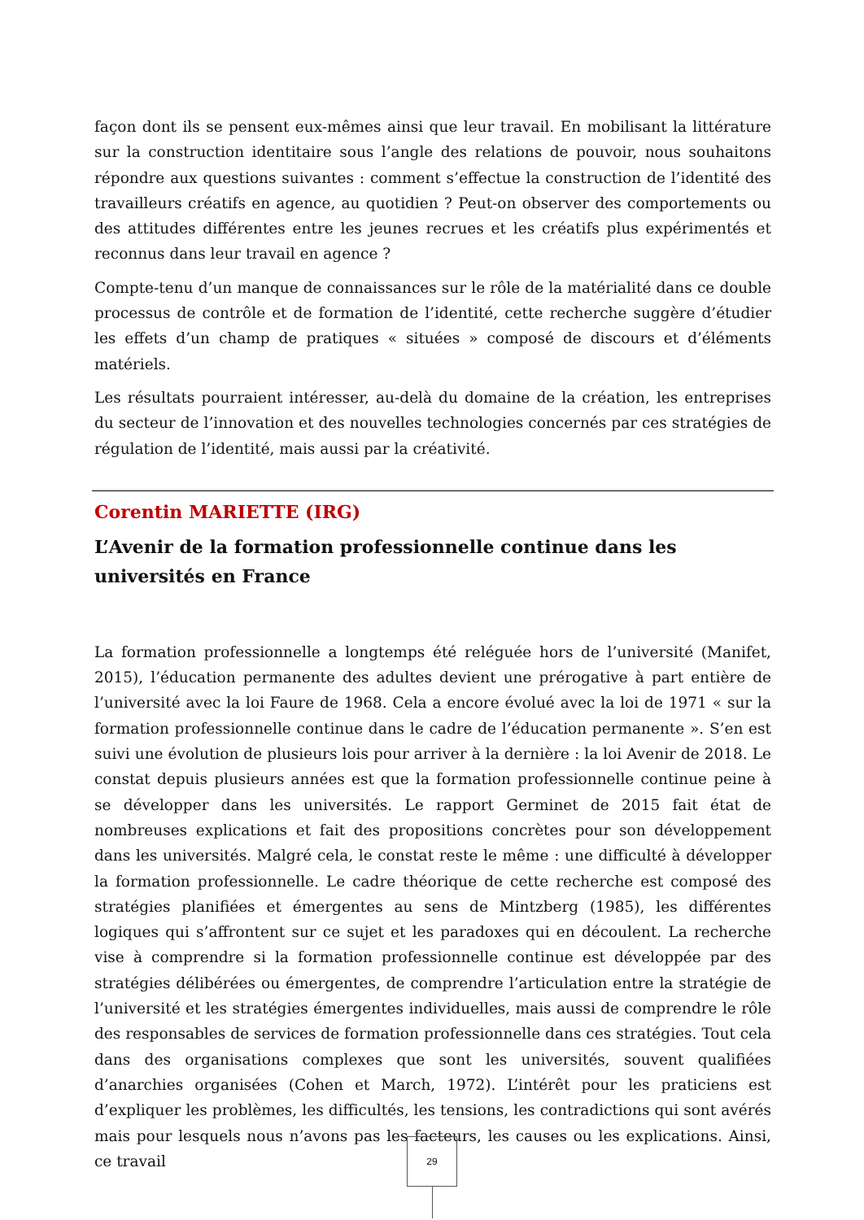façon dont ils se pensent eux-mêmes ainsi que leur travail. En mobilisant la littérature sur la construction identitaire sous l’angle des relations de pouvoir, nous souhaitons répondre aux questions suivantes : comment s’effectue la construction de l’identité des travailleurs créatifs en agence, au quotidien ? Peut-on observer des comportements ou des attitudes différentes entre les jeunes recrues et les créatifs plus expérimentés et reconnus dans leur travail en agence ?
Compte-tenu d’un manque de connaissances sur le rôle de la matérialité dans ce double processus de contrôle et de formation de l’identité, cette recherche suggère d’étudier les effets d’un champ de pratiques « situées » composé de discours et d’éléments matériels.
Les résultats pourraient intéresser, au-delà du domaine de la création, les entreprises du secteur de l’innovation et des nouvelles technologies concernés par ces stratégies de régulation de l’identité, mais aussi par la créativité.
Corentin MARIETTE (IRG)
L’Avenir de la formation professionnelle continue dans les universités en France
La formation professionnelle a longtemps été reléguée hors de l’université (Manifet, 2015), l’éducation permanente des adultes devient une prérogative à part entière de l’université avec la loi Faure de 1968. Cela a encore évolué avec la loi de 1971 « sur la formation professionnelle continue dans le cadre de l’éducation permanente ». S’en est suivi une évolution de plusieurs lois pour arriver à la dernière : la loi Avenir de 2018. Le constat depuis plusieurs années est que la formation professionnelle continue peine à se développer dans les universités. Le rapport Germinet de 2015 fait état de nombreuses explications et fait des propositions concrètes pour son développement dans les universités. Malgré cela, le constat reste le même : une difficulté à développer la formation professionnelle. Le cadre théorique de cette recherche est composé des stratégies planifiées et émergentes au sens de Mintzberg (1985), les différentes logiques qui s’affrontent sur ce sujet et les paradoxes qui en découlent. La recherche vise à comprendre si la formation professionnelle continue est développée par des stratégies délibérées ou émergentes, de comprendre l’articulation entre la stratégie de l’université et les stratégies émergentes individuelles, mais aussi de comprendre le rôle des responsables de services de formation professionnelle dans ces stratégies. Tout cela dans des organisations complexes que sont les universités, souvent qualifiées d’anarchies organisées (Cohen et March, 1972). L’intérêt pour les praticiens est d’expliquer les problèmes, les difficultés, les tensions, les contradictions qui sont avérés mais pour lesquels nous n’avons pas les facteurs, les causes ou les explications. Ainsi, ce travail
29